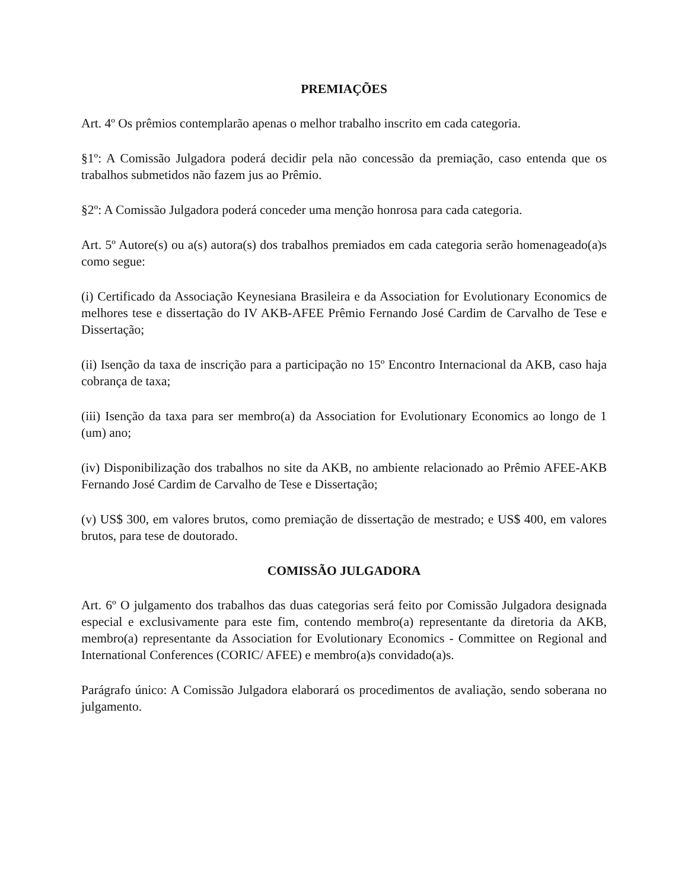PREMIAÇÕES
Art. 4º Os prêmios contemplarão apenas o melhor trabalho inscrito em cada categoria.
§1º: A Comissão Julgadora poderá decidir pela não concessão da premiação, caso entenda que os trabalhos submetidos não fazem jus ao Prêmio.
§2º: A Comissão Julgadora poderá conceder uma menção honrosa para cada categoria.
Art. 5º Autore(s) ou a(s) autora(s) dos trabalhos premiados em cada categoria serão homenageado(a)s como segue:
(i) Certificado da Associação Keynesiana Brasileira e da Association for Evolutionary Economics de melhores tese e dissertação do IV AKB-AFEE Prêmio Fernando José Cardim de Carvalho de Tese e Dissertação;
(ii) Isenção da taxa de inscrição para a participação no 15º Encontro Internacional da AKB, caso haja cobrança de taxa;
(iii) Isenção da taxa para ser membro(a) da Association for Evolutionary Economics ao longo de 1 (um) ano;
(iv) Disponibilização dos trabalhos no site da AKB, no ambiente relacionado ao Prêmio AFEE-AKB Fernando José Cardim de Carvalho de Tese e Dissertação;
(v) US$ 300, em valores brutos, como premiação de dissertação de mestrado; e US$ 400, em valores brutos, para tese de doutorado.
COMISSÃO JULGADORA
Art. 6º O julgamento dos trabalhos das duas categorias será feito por Comissão Julgadora designada especial e exclusivamente para este fim, contendo membro(a) representante da diretoria da AKB, membro(a) representante da Association for Evolutionary Economics - Committee on Regional and International Conferences (CORIC/ AFEE) e membro(a)s convidado(a)s.
Parágrafo único: A Comissão Julgadora elaborará os procedimentos de avaliação, sendo soberana no julgamento.